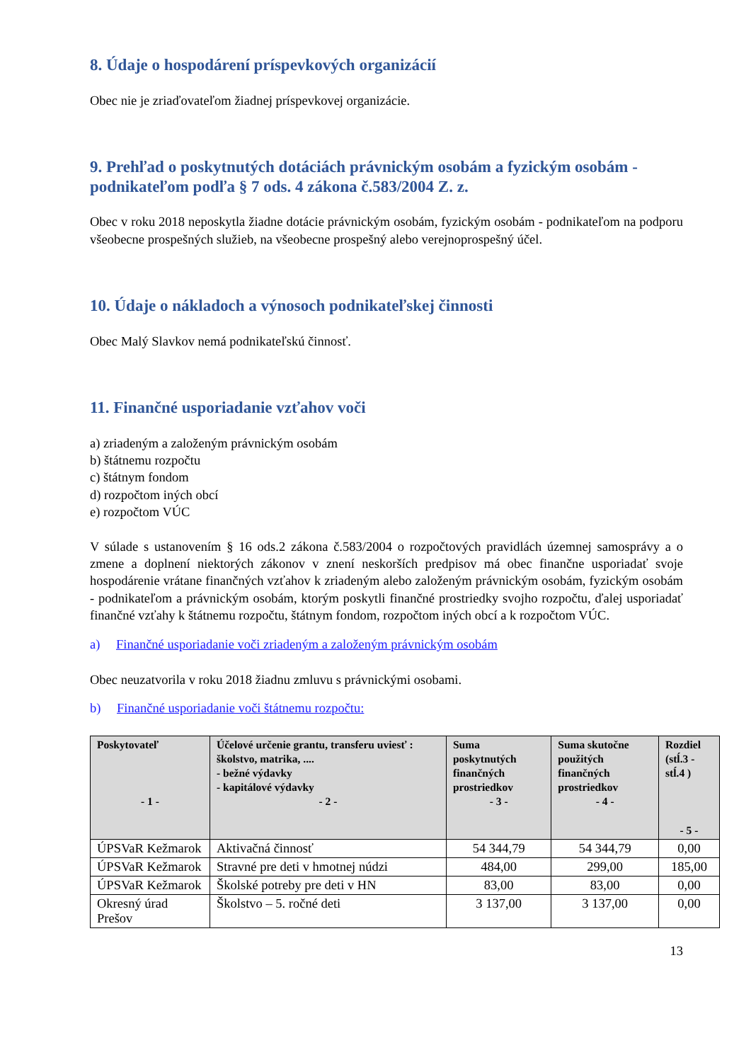8. Údaje o hospodárení príspevkových organizácií
Obec nie je zriaďovateľom žiadnej príspevkovej organizácie.
9. Prehľad o poskytnutých dotáciách právnickým osobám a fyzickým osobám - podnikateľom podľa § 7 ods. 4 zákona č.583/2004 Z. z.
Obec v roku 2018 neposkytla žiadne dotácie právnickým osobám, fyzickým osobám - podnikateľom na podporu všeobecne prospešných služieb, na všeobecne prospešný alebo verejnoprospešný účel.
10. Údaje o nákladoch a výnosoch podnikateľskej činnosti
Obec Malý Slavkov nemá podnikateľskú činnosť.
11. Finančné usporiadanie vzťahov voči
a) zriadeným a založeným právnickým osobám
b) štátnemu rozpočtu
c) štátnym fondom
d) rozpočtom iných obcí
e) rozpočtom VÚC
V súlade s ustanovením § 16 ods.2 zákona č.583/2004 o rozpočtových pravidlách územnej samosprávy a o zmene a doplnení niektorých zákonov v znení neskorších predpisov má obec finančne usporiadať svoje hospodárenie vrátane finančných vzťahov k zriadeným alebo založeným právnickým osobám, fyzickým osobám - podnikateľom a právnickým osobám, ktorým poskytli finančné prostriedky svojho rozpočtu, ďalej usporiadať finančné vzťahy k štátnemu rozpočtu, štátnym fondom, rozpočtom iných obcí a k rozpočtom VÚC.
a) Finančné usporiadanie voči zriadeným a založeným právnickým osobám
Obec neuzatvorila v roku 2018 žiadnu zmluvu s právnickými osobami.
b) Finančné usporiadanie voči štátnemu rozpočtu:
| Poskytovateľ - 1 - | Účelové určenie grantu, transferu uviesť : školstvo, matrika, .... - bežné výdavky - kapitálové výdavky - 2 - | Suma poskytnutých finančných prostriedkov - 3 - | Suma skutočne použitých finančných prostriedkov - 4 - | Rozdiel (stĺ.3 - stĺ.4 ) - 5 - |
| --- | --- | --- | --- | --- |
| ÚPSVaR Kežmarok | Aktivačná činnosť | 54 344,79 | 54 344,79 | 0,00 |
| ÚPSVaR Kežmarok | Stravné pre deti v hmotnej núdzi | 484,00 | 299,00 | 185,00 |
| ÚPSVaR Kežmarok | Školské potreby pre deti v HN | 83,00 | 83,00 | 0,00 |
| Okresný úrad Prešov | Školstvo – 5. ročné deti | 3 137,00 | 3 137,00 | 0,00 |
13